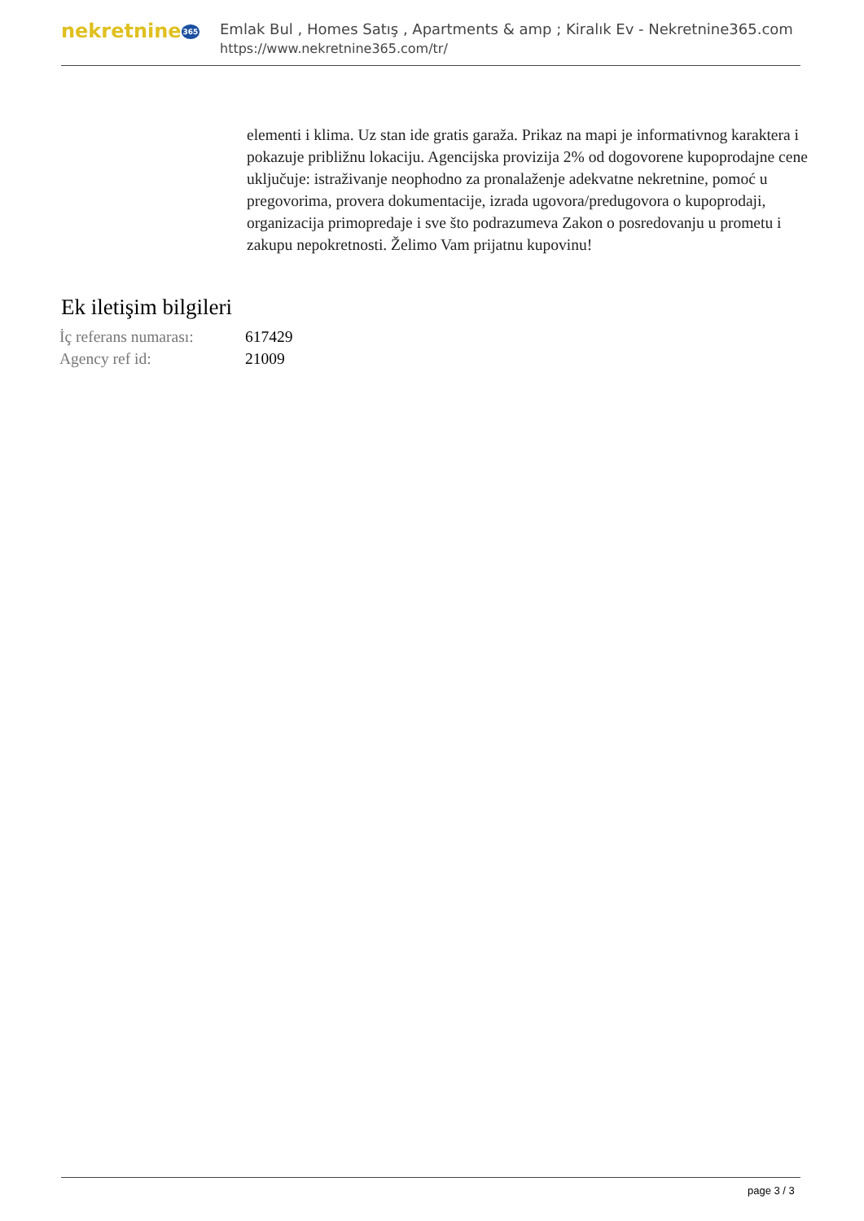nekretnine365
Emlak Bul , Homes Satış , Apartments & amp ; Kiralık Ev - Nekretnine365.com
https://www.nekretnine365.com/tr/
elementi i klima. Uz stan ide gratis garaža. Prikaz na mapi je informativnog karaktera i pokazuje približnu lokaciju. Agencijska provizija 2% od dogovorene kupoprodajne cene uključuje: istraživanje neophodno za pronalaženje adekvatne nekretnine, pomoć u pregovorima, provera dokumentacije, izrada ugovora/predugovora o kupoprodaji, organizacija primopredaje i sve što podrazumeva Zakon o posredovanju u prometu i zakupu nepokretnosti. Želimo Vam prijatnu kupovinu!
Ek iletişim bilgileri
| İç referans numarası: | 617429 |
| Agency ref id: | 21009 |
page 3 / 3